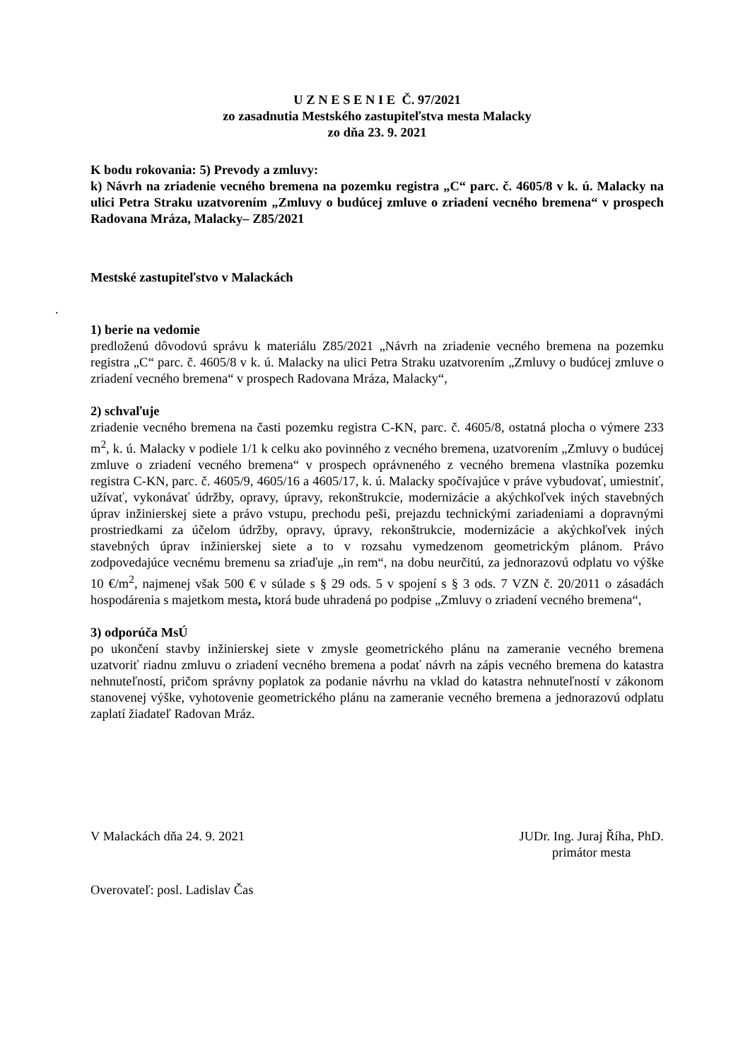U Z N E S E N I E Č. 97/2021
zo zasadnutia Mestského zastupiteľstva mesta Malacky
zo dňa 23. 9. 2021
K bodu rokovania: 5) Prevody a zmluvy:
k) Návrh na zriadenie vecného bremena na pozemku registra „C“ parc. č. 4605/8 v k. ú. Malacky na ulici Petra Straku uzatvorením „Zmluvy o budúcej zmluve o zriadení vecného bremena“ v prospech Radovana Mráza, Malacky– Z85/2021
Mestské zastupiteľstvo v Malackách
.
1) berie na vedomie
predloženú dôvodovú správu k materiálu Z85/2021 „Návrh na zriadenie vecného bremena na pozemku registra „C“ parc. č. 4605/8 v k. ú. Malacky na ulici Petra Straku uzatvorením „Zmluvy o budúcej zmluve o zriadení vecného bremena“ v prospech Radovana Mráza, Malacky“,
2) schvaľuje
zriadenie vecného bremena na časti pozemku registra C-KN, parc. č. 4605/8, ostatná plocha o výmere 233 m<sup>2</sup>, k. ú. Malacky v podiele 1/1 k celku ako povinného z vecného bremena, uzatvorením „Zmluvy o budúcej zmluve o zriadení vecného bremena“ v prospech oprávneného z vecného bremena vlastníka pozemku registra C-KN, parc. č. 4605/9, 4605/16 a 4605/17, k. ú. Malacky spočívajúce v práve vybudovať, umiestniť, užívať, vykonávať údržby, opravy, úpravy, rekonštrukcie, modernizácie a akýchkoľvek iných stavebných úprav inžinierskej siete a právo vstupu, prechodu peši, prejazdu technickými zariadeniami a dopravnými prostriedkami za účelom údržby, opravy, úpravy, rekonštrukcie, modernizácie a akýchkoľvek iných stavebných úprav inžinierskej siete a to v rozsahu vymedzenom geometrickým plánom. Právo zodpovedajúce vecnému bremenu sa zriaďuje „in rem“, na dobu neurčitú, za jednorazovú odplatu vo výške 10 €/m<sup>2</sup>, najmenej však 500 € v súlade s § 29 ods. 5 v spojení s § 3 ods. 7 VZN č. 20/2011 o zásadách hospodárenia s majetkom mesta, ktorá bude uhradená po podpise „Zmluvy o zriadení vecného bremena“,
3) odporúča MsÚ
po ukončení stavby inžinierskej siete v zmysle geometrického plánu na zameranie vecného bremena uzatvoriť riadnu zmluvu o zriadení vecného bremena a podať návrh na zápis vecného bremena do katastra nehnuteľností, pričom správny poplatok za podanie návrhu na vklad do katastra nehnuteľností v zákonom stanovenej výške, vyhotovenie geometrického plánu na zameranie vecného bremena a jednorazovú odplatu zaplatí žiadateľ Radovan Mráz.
V Malackách dňa 24. 9. 2021 JUDr. Ing. Juraj Říha, PhD.
primátor mesta
Overovateľ: posl. Ladislav Čas